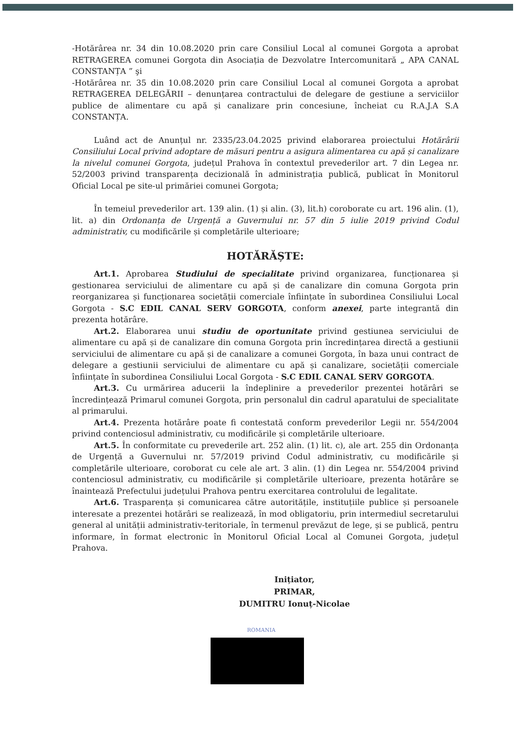-Hotărârea nr. 34 din 10.08.2020 prin care Consiliul Local al comunei Gorgota a aprobat RETRAGEREA comunei Gorgota din Asociația de Dezvolatre Intercomunitară „ APA CANAL CONSTANȚA ” şi
-Hotărârea nr. 35 din 10.08.2020 prin care Consiliul Local al comunei Gorgota a aprobat RETRAGEREA DELEGĂRII – denunțarea contractului de delegare de gestiune a serviciilor publice de alimentare cu apă și canalizare prin concesiune, încheiat cu R.A.J.A S.A CONSTANȚA.
Luând act de Anunțul nr. 2335/23.04.2025 privind elaborarea proiectului Hotărârii Consiliului Local privind adoptare de măsuri pentru a asigura alimentarea cu apă și canalizare la nivelul comunei Gorgota, județul Prahova în contextul prevederilor art. 7 din Legea nr. 52/2003 privind transparența decizională în administrația publică, publicat în Monitorul Oficial Local pe site-ul primăriei comunei Gorgota;
În temeiul prevederilor art. 139 alin. (1) și alin. (3), lit.h) coroborate cu art. 196 alin. (1), lit. a) din Ordonanța de Urgență a Guvernului nr. 57 din 5 iulie 2019 privind Codul administrativ, cu modificările și completările ulterioare;
HOTĂRĂȘTE:
Art.1. Aprobarea Studiului de specialitate privind organizarea, funcționarea și gestionarea serviciului de alimentare cu apă și de canalizare din comuna Gorgota prin reorganizarea și funcționarea societății comerciale înființate în subordinea Consiliului Local Gorgota - S.C EDIL CANAL SERV GORGOTA, conform anexei, parte integrantă din prezenta hotărâre.
Art.2. Elaborarea unui studiu de oportunitate privind gestiunea serviciului de alimentare cu apă și de canalizare din comuna Gorgota prin încredințarea directă a gestiunii serviciului de alimentare cu apă și de canalizare a comunei Gorgota, în baza unui contract de delegare a gestiunii serviciului de alimentare cu apă și canalizare, societății comerciale înființate în subordinea Consiliului Local Gorgota - S.C EDIL CANAL SERV GORGOTA.
Art.3. Cu urmărirea aducerii la îndeplinire a prevederilor prezentei hotărâri se încredințează Primarul comunei Gorgota, prin personalul din cadrul aparatului de specialitate al primarului.
Art.4. Prezenta hotărâre poate fi contestată conform prevederilor Legii nr. 554/2004 privind contenciosul administrativ, cu modificările și completările ulterioare.
Art.5. În conformitate cu prevederile art. 252 alin. (1) lit. c), ale art. 255 din Ordonanța de Urgență a Guvernului nr. 57/2019 privind Codul administrativ, cu modificările și completările ulterioare, coroborat cu cele ale art. 3 alin. (1) din Legea nr. 554/2004 privind contenciosul administrativ, cu modificările și completările ulterioare, prezenta hotărâre se înaintează Prefectului județului Prahova pentru exercitarea controlului de legalitate.
Art.6. Trasparența și comunicarea către autoritățile, instituțiile publice și persoanele interesate a prezentei hotărâri se realizează, în mod obligatoriu, prin intermediul secretarului general al unității administrativ-teritoriale, în termenul prevăzut de lege, și se publică, pentru informare, în format electronic în Monitorul Oficial Local al Comunei Gorgota, județul Prahova.
Inițiator,
PRIMAR,
DUMITRU Ionuț-Nicolae
ROMANIA